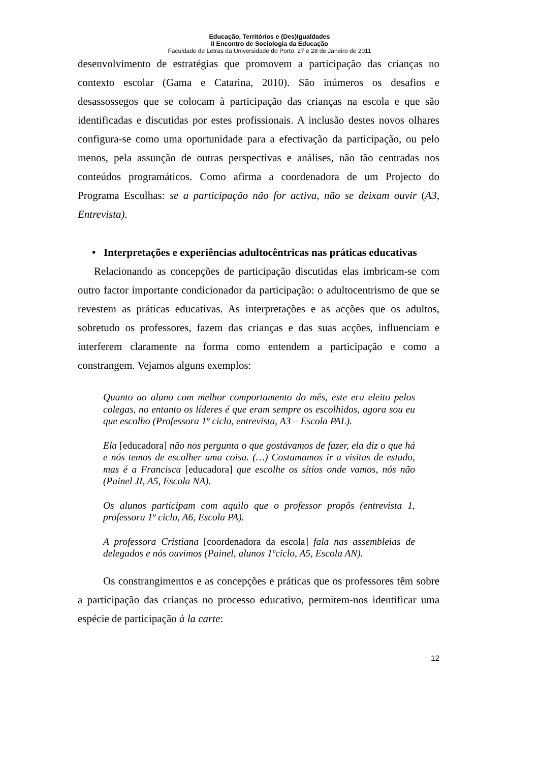Educação, Territórios e (Des)Igualdades
II Encontro de Sociologia da Educação
Faculdade de Letras da Universidade do Porto, 27 e 28 de Janeiro de 2011
desenvolvimento de estratégias que promovem a participação das crianças no contexto escolar (Gama e Catarina, 2010). São inúmeros os desafios e desassossegos que se colocam à participação das crianças na escola e que são identificadas e discutidas por estes profissionais. A inclusão destes novos olhares configura-se como uma oportunidade para a efectivação da participação, ou pelo menos, pela assunção de outras perspectivas e análises, não tão centradas nos conteúdos programáticos. Como afirma a coordenadora de um Projecto do Programa Escolhas: se a participação não for activa, não se deixam ouvir (A3, Entrevista).
• Interpretações e experiências adultocêntricas nas práticas educativas
Relacionando as concepções de participação discutidas elas imbricam-se com outro factor importante condicionador da participação: o adultocentrismo de que se revestem as práticas educativas. As interpretações e as acções que os adultos, sobretudo os professores, fazem das crianças e das suas acções, influenciam e interferem claramente na forma como entendem a participação e como a constrangem. Vejamos alguns exemplos:
Quanto ao aluno com melhor comportamento do mês, este era eleito pelos colegas, no entanto os líderes é que eram sempre os escolhidos, agora sou eu que escolho (Professora 1º ciclo, entrevista, A3 – Escola PAL).
Ela [educadora] não nos pergunta o que gostávamos de fazer, ela diz o que há e nós temos de escolher uma coisa. (…) Costumamos ir a visitas de estudo, mas é a Francisca [educadora] que escolhe os sítios onde vamos, nós não (Painel JI, A5, Escola NA).
Os alunos participam com aquilo que o professor propôs (entrevista 1, professora 1º ciclo, A6, Escola PA).
A professora Cristiana [coordenadora da escola] fala nas assembleias de delegados e nós ouvimos (Painel, alunos 1ºciclo, A5, Escola AN).
Os constrangimentos e as concepções e práticas que os professores têm sobre a participação das crianças no processo educativo, permitem-nos identificar uma espécie de participação à la carte:
12